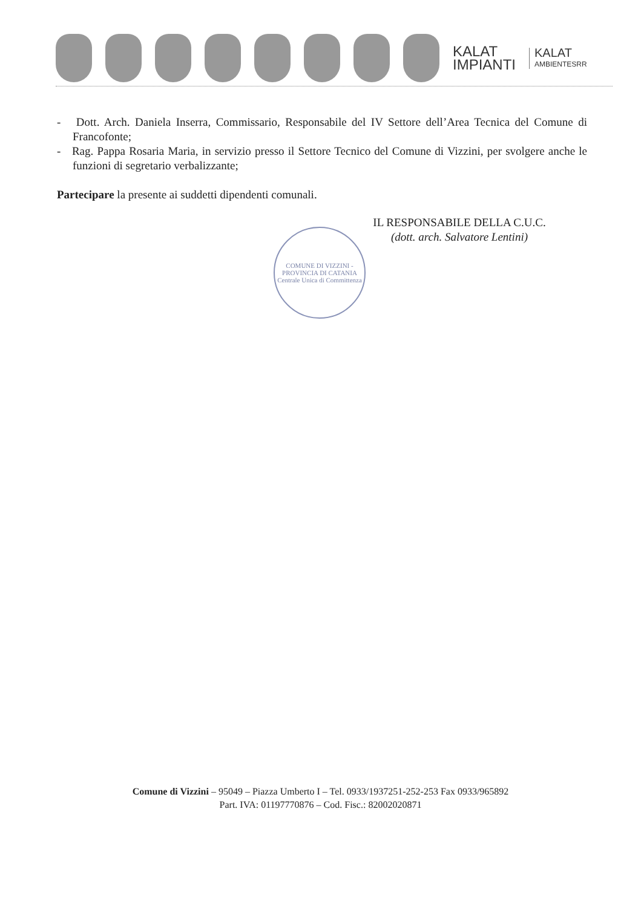KALAT
IMPIANTI
KALAT
AMBIENTESRR
- Dott. Arch. Daniela Inserra, Commissario, Responsabile del IV Settore dell’Area Tecnica del Comune di Francofonte;
- Rag. Pappa Rosaria Maria, in servizio presso il Settore Tecnico del Comune di Vizzini, per svolgere anche le funzioni di segretario verbalizzante;
Partecipare la presente ai suddetti dipendenti comunali.
IL RESPONSABILE DELLA C.U.C.
(dott. arch. Salvatore Lentini)
COMUNE DI VIZZINI - PROVINCIA DI CATANIA
Centrale Unica di Committenza
Comune di Vizzini – 95049 – Piazza Umberto I – Tel. 0933/1937251-252-253 Fax 0933/965892
Part. IVA: 01197770876 – Cod. Fisc.: 82002020871